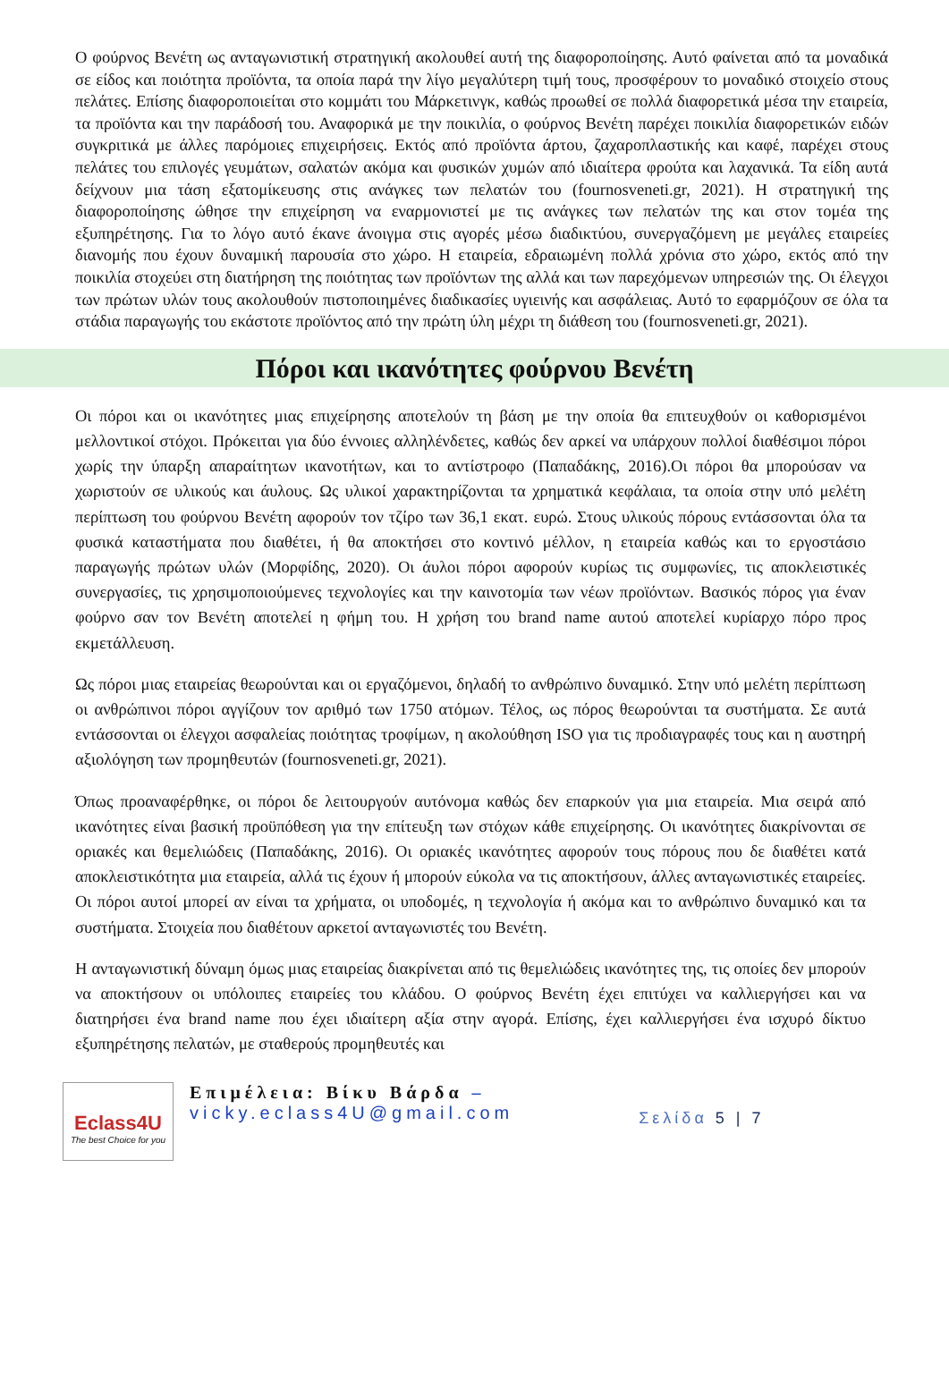Ο φούρνος Βενέτη ως ανταγωνιστική στρατηγική ακολουθεί αυτή της διαφοροποίησης. Αυτό φαίνεται από τα μοναδικά σε είδος και ποιότητα προϊόντα, τα οποία παρά την λίγο μεγαλύτερη τιμή τους, προσφέρουν το μοναδικό στοιχείο στους πελάτες. Επίσης διαφοροποιείται στο κομμάτι του Μάρκετινγκ, καθώς προωθεί σε πολλά διαφορετικά μέσα την εταιρεία, τα προϊόντα και την παράδοσή του. Αναφορικά με την ποικιλία, ο φούρνος Βενέτη παρέχει ποικιλία διαφορετικών ειδών συγκριτικά με άλλες παρόμοιες επιχειρήσεις. Εκτός από προϊόντα άρτου, ζαχαροπλαστικής και καφέ, παρέχει στους πελάτες του επιλογές γευμάτων, σαλατών ακόμα και φυσικών χυμών από ιδιαίτερα φρούτα και λαχανικά. Τα είδη αυτά δείχνουν μια τάση εξατομίκευσης στις ανάγκες των πελατών του (fournosveneti.gr, 2021). Η στρατηγική της διαφοροποίησης ώθησε την επιχείρηση να εναρμονιστεί με τις ανάγκες των πελατών της και στον τομέα της εξυπηρέτησης. Για το λόγο αυτό έκανε άνοιγμα στις αγορές μέσω διαδικτύου, συνεργαζόμενη με μεγάλες εταιρείες διανομής που έχουν δυναμική παρουσία στο χώρο. Η εταιρεία, εδραιωμένη πολλά χρόνια στο χώρο, εκτός από την ποικιλία στοχεύει στη διατήρηση της ποιότητας των προϊόντων της αλλά και των παρεχόμενων υπηρεσιών της. Οι έλεγχοι των πρώτων υλών τους ακολουθούν πιστοποιημένες διαδικασίες υγιεινής και ασφάλειας. Αυτό το εφαρμόζουν σε όλα τα στάδια παραγωγής του εκάστοτε προϊόντος από την πρώτη ύλη μέχρι τη διάθεση του (fournosveneti.gr, 2021).
Πόροι και ικανότητες φούρνου Βενέτη
Οι πόροι και οι ικανότητες μιας επιχείρησης αποτελούν τη βάση με την οποία θα επιτευχθούν οι καθορισμένοι μελλοντικοί στόχοι. Πρόκειται για δύο έννοιες αλληλένδετες, καθώς δεν αρκεί να υπάρχουν πολλοί διαθέσιμοι πόροι χωρίς την ύπαρξη απαραίτητων ικανοτήτων, και το αντίστροφο (Παπαδάκης, 2016).Οι πόροι θα μπορούσαν να χωριστούν σε υλικούς και άυλους. Ως υλικοί χαρακτηρίζονται τα χρηματικά κεφάλαια, τα οποία στην υπό μελέτη περίπτωση του φούρνου Βενέτη αφορούν τον τζίρο των 36,1 εκατ. ευρώ. Στους υλικούς πόρους εντάσσονται όλα τα φυσικά καταστήματα που διαθέτει, ή θα αποκτήσει στο κοντινό μέλλον, η εταιρεία καθώς και το εργοστάσιο παραγωγής πρώτων υλών (Μορφίδης, 2020). Οι άυλοι πόροι αφορούν κυρίως τις συμφωνίες, τις αποκλειστικές συνεργασίες, τις χρησιμοποιούμενες τεχνολογίες και την καινοτομία των νέων προϊόντων. Βασικός πόρος για έναν φούρνο σαν τον Βενέτη αποτελεί η φήμη του. Η χρήση του brand name αυτού αποτελεί κυρίαρχο πόρο προς εκμετάλλευση.
Ως πόροι μιας εταιρείας θεωρούνται και οι εργαζόμενοι, δηλαδή το ανθρώπινο δυναμικό. Στην υπό μελέτη περίπτωση οι ανθρώπινοι πόροι αγγίζουν τον αριθμό των 1750 ατόμων. Τέλος, ως πόρος θεωρούνται τα συστήματα. Σε αυτά εντάσσονται οι έλεγχοι ασφαλείας ποιότητας τροφίμων, η ακολούθηση ISO για τις προδιαγραφές τους και η αυστηρή αξιολόγηση των προμηθευτών (fournosveneti.gr, 2021).
Όπως προαναφέρθηκε, οι πόροι δε λειτουργούν αυτόνομα καθώς δεν επαρκούν για μια εταιρεία. Μια σειρά από ικανότητες είναι βασική προϋπόθεση για την επίτευξη των στόχων κάθε επιχείρησης. Οι ικανότητες διακρίνονται σε οριακές και θεμελιώδεις (Παπαδάκης, 2016). Οι οριακές ικανότητες αφορούν τους πόρους που δε διαθέτει κατά αποκλειστικότητα μια εταιρεία, αλλά τις έχουν ή μπορούν εύκολα να τις αποκτήσουν, άλλες ανταγωνιστικές εταιρείες. Οι πόροι αυτοί μπορεί αν είναι τα χρήματα, οι υποδομές, η τεχνολογία ή ακόμα και το ανθρώπινο δυναμικό και τα συστήματα. Στοιχεία που διαθέτουν αρκετοί ανταγωνιστές του Βενέτη.
Η ανταγωνιστική δύναμη όμως μιας εταιρείας διακρίνεται από τις θεμελιώδεις ικανότητες της, τις οποίες δεν μπορούν να αποκτήσουν οι υπόλοιπες εταιρείες του κλάδου. Ο φούρνος Βενέτη έχει επιτύχει να καλλιεργήσει και να διατηρήσει ένα brand name που έχει ιδιαίτερη αξία στην αγορά. Επίσης, έχει καλλιεργήσει ένα ισχυρό δίκτυο εξυπηρέτησης πελατών, με σταθερούς προμηθευτές και
Eclass4U
The best Choice for you
Επιμέλεια: Βίκυ Βάρδα –
vicky.eclass4U@gmail.com
Σελίδα 5 | 7